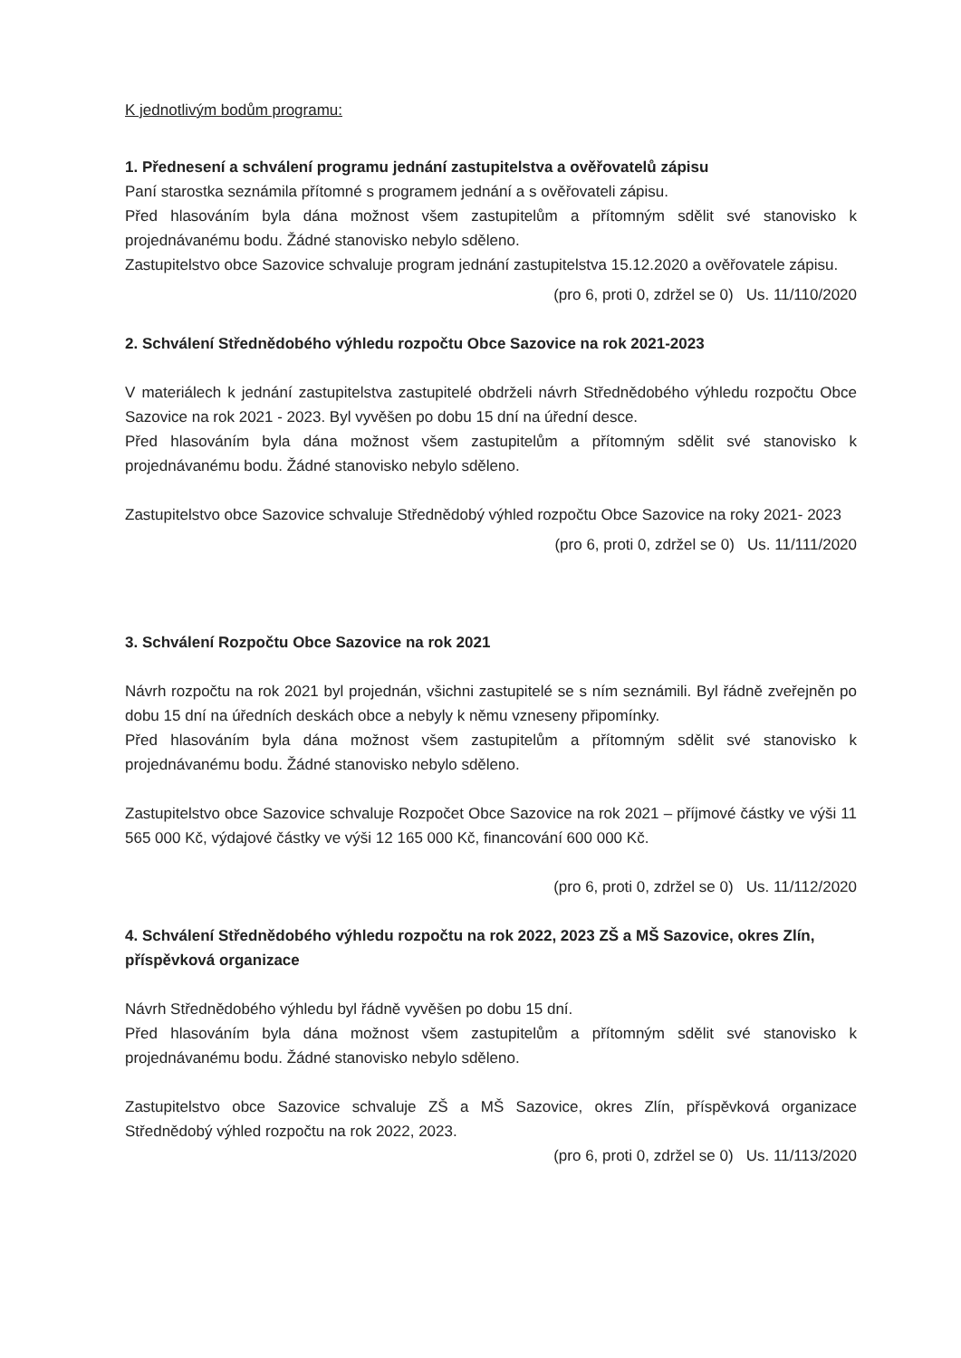K jednotlivým bodům programu:
1. Přednesení a schválení programu jednání zastupitelstva a ověřovatelů zápisu
Paní starostka seznámila přítomné s programem jednání a s ověřovateli zápisu.
Před hlasováním byla dána možnost všem zastupitelům a přítomným sdělit své stanovisko k projednávanému bodu. Žádné stanovisko nebylo sděleno.
Zastupitelstvo obce Sazovice schvaluje program jednání zastupitelstva 15.12.2020 a ověřovatele zápisu.
(pro 6, proti 0, zdržel se 0) Us. 11/110/2020
2. Schválení Střednědobého výhledu rozpočtu Obce Sazovice na rok 2021-2023
V materiálech k jednání zastupitelstva zastupitelé obdrželi návrh Střednědobého výhledu rozpočtu Obce Sazovice na rok 2021 - 2023. Byl vyvěšen po dobu 15 dní na úřední desce.
Před hlasováním byla dána možnost všem zastupitelům a přítomným sdělit své stanovisko k projednávanému bodu. Žádné stanovisko nebylo sděleno.
Zastupitelstvo obce Sazovice schvaluje Střednědobý výhled rozpočtu Obce Sazovice na roky 2021- 2023
(pro 6, proti 0, zdržel se 0) Us. 11/111/2020
3. Schválení Rozpočtu Obce Sazovice na rok 2021
Návrh rozpočtu na rok 2021 byl projednán, všichni zastupitelé se s ním seznámili. Byl řádně zveřejněn po dobu 15 dní na úředních deskách obce a nebyly k němu vzneseny připomínky.
Před hlasováním byla dána možnost všem zastupitelům a přítomným sdělit své stanovisko k projednávanému bodu. Žádné stanovisko nebylo sděleno.
Zastupitelstvo obce Sazovice schvaluje Rozpočet Obce Sazovice na rok 2021 – příjmové částky ve výši 11 565 000 Kč, výdajové částky ve výši 12 165 000 Kč, financování 600 000 Kč.
(pro 6, proti 0, zdržel se 0) Us. 11/112/2020
4. Schválení Střednědobého výhledu rozpočtu na rok 2022, 2023 ZŠ a MŠ Sazovice, okres Zlín, příspěvková organizace
Návrh Střednědobého výhledu byl řádně vyvěšen po dobu 15 dní.
Před hlasováním byla dána možnost všem zastupitelům a přítomným sdělit své stanovisko k projednávanému bodu. Žádné stanovisko nebylo sděleno.
Zastupitelstvo obce Sazovice schvaluje ZŠ a MŠ Sazovice, okres Zlín, příspěvková organizace Střednědobý výhled rozpočtu na rok 2022, 2023.
(pro 6, proti 0, zdržel se 0) Us. 11/113/2020